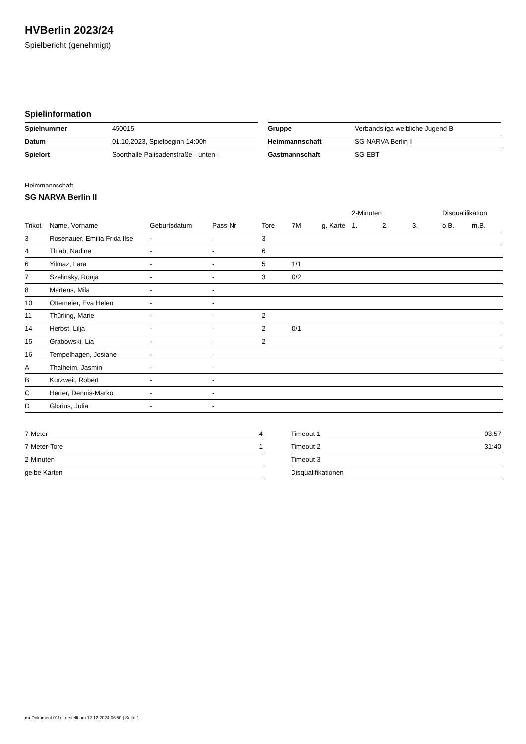HVBerlin 2023/24
Spielbericht (genehmigt)
Spielinformation
| Spielnummer | 450015 |
| Datum | 01.10.2023, Spielbeginn 14:00h |
| Spielort | Sporthalle Palisadenstraße - unten - |
| Gruppe | Verbandsliga weibliche Jugend B |
| Heimmannschaft | SG NARVA Berlin II |
| Gastmannschaft | SG EBT |
Heimmannschaft
SG NARVA Berlin II
| | | | | | | | 2-Minuten | | | Disqualifikation | |
| --- | --- | --- | --- | --- | --- | --- | --- | --- | --- | --- | --- |
| Trikot | Name, Vorname | Geburtsdatum | Pass-Nr | Tore | 7M | g. Karte | 1. | 2. | 3. | o.B. | m.B. |
| 3 | Rosenauer, Emilia Frida Ilse | - | - | 3 | | | | | | | |
| 4 | Thiab, Nadine | - | - | 6 | | | | | | | |
| 6 | Yilmaz, Lara | - | - | 5 | 1/1 | | | | | | |
| 7 | Szelinsky, Ronja | - | - | 3 | 0/2 | | | | | | |
| 8 | Martens, Mila | - | - | | | | | | | | |
| 10 | Ottemeier, Eva Helen | - | - | | | | | | | | |
| 11 | Thürling, Marie | - | - | 2 | | | | | | | |
| 14 | Herbst, Lilja | - | - | 2 | 0/1 | | | | | | |
| 15 | Grabowski, Lia | - | - | 2 | | | | | | | |
| 16 | Tempelhagen, Josiane | - | - | | | | | | | | |
| A | Thalheim, Jasmin | - | - | | | | | | | | |
| B | Kurzweil, Robert | - | - | | | | | | | | |
| C | Herter, Dennis-Marko | - | - | | | | | | | | |
| D | Glorius, Julia | - | - | | | | | | | | |
| 7-Meter | 4 |
| 7-Meter-Tore | 1 |
| 2-Minuten | |
| gelbe Karten | |
| Timeout 1 | 03:57 |
| Timeout 2 | 31:40 |
| Timeout 3 | |
| Disqualifikationen | |
nu.Dokument 011e, erstellt am 12.12.2024 06:50 | Seite 1